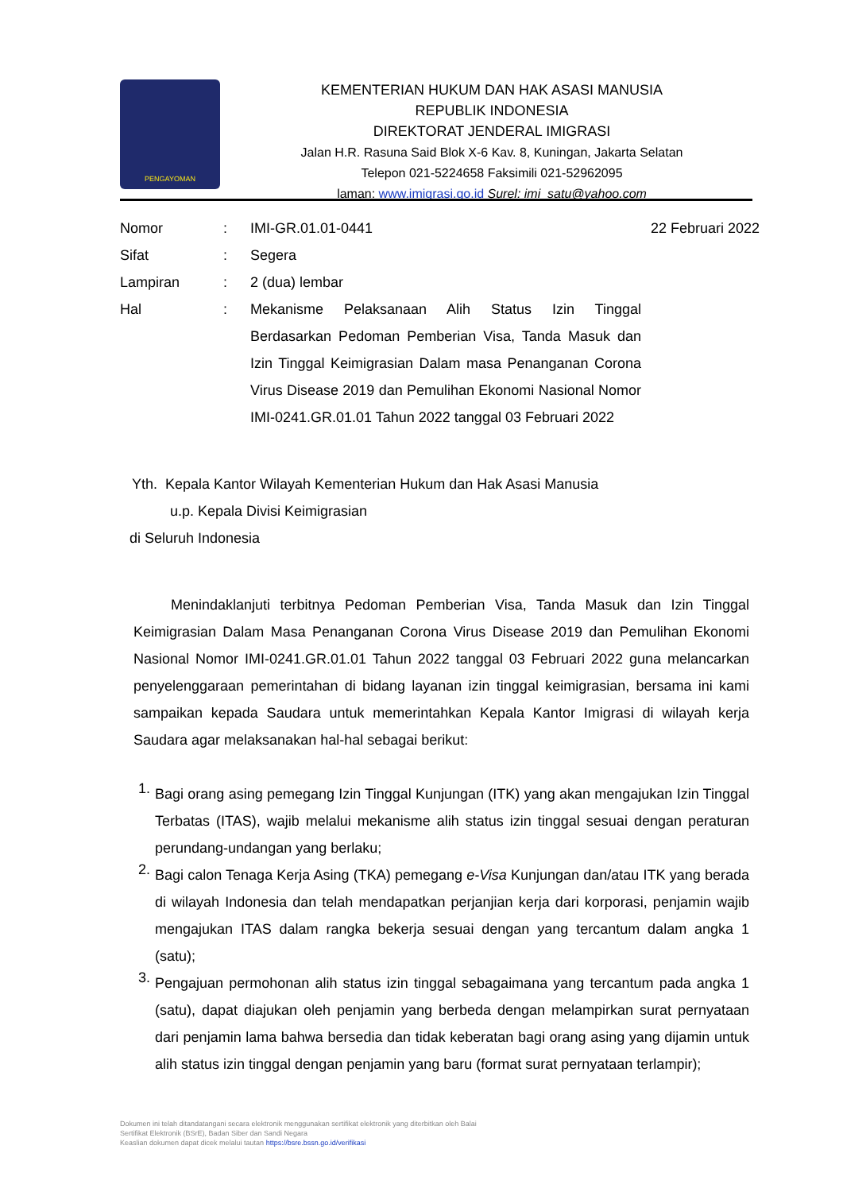PENGAYOMAN
KEMENTERIAN HUKUM DAN HAK ASASI MANUSIA
REPUBLIK INDONESIA
DIREKTORAT JENDERAL IMIGRASI
Jalan H.R. Rasuna Said Blok X-6 Kav. 8, Kuningan, Jakarta Selatan
Telepon 021-5224658 Faksimili 021-52962095
laman: www.imigrasi.go.id Surel: imi_satu@yahoo.com
| Nomor | : | IMI-GR.01.01-0441 | 22 Februari 2022 |
| Sifat | : | Segera | |
| Lampiran | : | 2 (dua) lembar | |
| Hal | : | Mekanisme Pelaksanaan Alih Status Izin Tinggal Berdasarkan Pedoman Pemberian Visa, Tanda Masuk dan Izin Tinggal Keimigrasian Dalam masa Penanganan Corona Virus Disease 2019 dan Pemulihan Ekonomi Nasional Nomor IMI-0241.GR.01.01 Tahun 2022 tanggal 03 Februari 2022 | |
Yth. Kepala Kantor Wilayah Kementerian Hukum dan Hak Asasi Manusia
u.p. Kepala Divisi Keimigrasian
di Seluruh Indonesia
Menindaklanjuti terbitnya Pedoman Pemberian Visa, Tanda Masuk dan Izin Tinggal Keimigrasian Dalam Masa Penanganan Corona Virus Disease 2019 dan Pemulihan Ekonomi Nasional Nomor IMI-0241.GR.01.01 Tahun 2022 tanggal 03 Februari 2022 guna melancarkan penyelenggaraan pemerintahan di bidang layanan izin tinggal keimigrasian, bersama ini kami sampaikan kepada Saudara untuk memerintahkan Kepala Kantor Imigrasi di wilayah kerja Saudara agar melaksanakan hal-hal sebagai berikut:
1.
Bagi orang asing pemegang Izin Tinggal Kunjungan (ITK) yang akan mengajukan Izin Tinggal Terbatas (ITAS), wajib melalui mekanisme alih status izin tinggal sesuai dengan peraturan perundang-undangan yang berlaku;
2.
Bagi calon Tenaga Kerja Asing (TKA) pemegang e-Visa Kunjungan dan/atau ITK yang berada di wilayah Indonesia dan telah mendapatkan perjanjian kerja dari korporasi, penjamin wajib mengajukan ITAS dalam rangka bekerja sesuai dengan yang tercantum dalam angka 1 (satu);
3.
Pengajuan permohonan alih status izin tinggal sebagaimana yang tercantum pada angka 1 (satu), dapat diajukan oleh penjamin yang berbeda dengan melampirkan surat pernyataan dari penjamin lama bahwa bersedia dan tidak keberatan bagi orang asing yang dijamin untuk alih status izin tinggal dengan penjamin yang baru (format surat pernyataan terlampir);
Dokumen ini telah ditandatangani secara elektronik menggunakan sertifikat elektronik yang diterbitkan oleh Balai
Sertifikat Elektronik (BSrE), Badan Siber dan Sandi Negara
Keaslian dokumen dapat dicek melalui tautan https://bsre.bssn.go.id/verifikasi